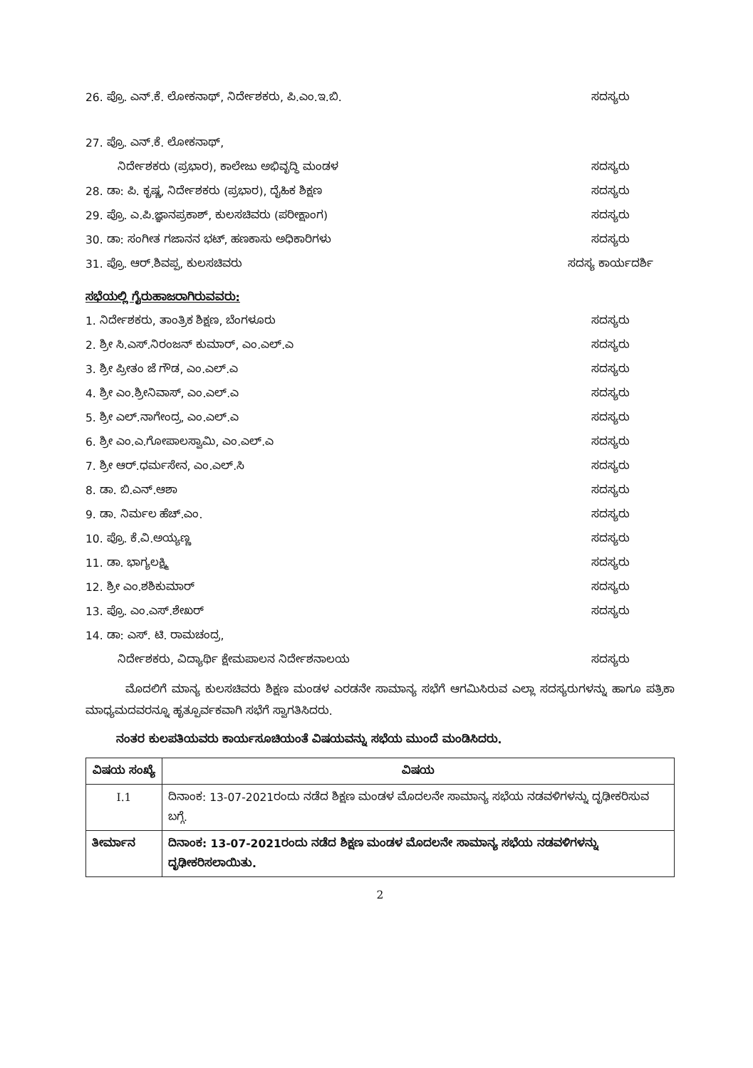26. ಪ್ರೊ. ಎನ್.ಕೆ. ಲೋಕನಾಥ್, ನಿರ್ದೇಶಕರು, ಪಿ.ಎಂ.ಇ.ಬಿ. ಸದಸ್ಯರು
27. ಪ್ರೊ. ಎನ್.ಕೆ. ಲೋಕನಾಥ್,
ನಿರ್ದೇಶಕರು (ಪ್ರಭಾರ), ಕಾಲೇಜು ಅಭಿವೃದ್ಧಿ ಮಂಡಳ ಸದಸ್ಯರು
28. ಡಾ: ಪಿ. ಕೃಷ್ಣ, ನಿರ್ದೇಶಕರು (ಪ್ರಭಾರ), ದೈಹಿಕ ಶಿಕ್ಷಣ ಸದಸ್ಯರು
29. ಪ್ರೊ. ಎ.ಪಿ.ಜ್ಞಾನಪ್ರಕಾಶ್, ಕುಲಸಚಿವರು (ಪರೀಕ್ಷಾಂಗ) ಸದಸ್ಯರು
30. ಡಾ: ಸಂಗೀತ ಗಜಾನನ ಭಟ್, ಹಣಕಾಸು ಅಧಿಕಾರಿಗಳು ಸದಸ್ಯರು
31. ಪ್ರೊ. ಆರ್.ಶಿವಪ್ಪ, ಕುಲಸಚಿವರು ಸದಸ್ಯ ಕಾರ್ಯದರ್ಶಿ
ಸಭೆಯಲ್ಲಿ ಗೈರುಹಾಜರಾಗಿರುವವರು:
1. ನಿರ್ದೇಶಕರು, ತಾಂತ್ರಿಕ ಶಿಕ್ಷಣ, ಬೆಂಗಳೂರು ಸದಸ್ಯರು
2. ಶ್ರೀ ಸಿ.ಎಸ್.ನಿರಂಜನ್ ಕುಮಾರ್, ಎಂ.ಎಲ್.ಎ ಸದಸ್ಯರು
3. ಶ್ರೀ ಪ್ರೀತಂ ಜೆ ಗೌಡ, ಎಂ.ಎಲ್.ಎ ಸದಸ್ಯರು
4. ಶ್ರೀ ಎಂ.ಶ್ರೀನಿವಾಸ್, ಎಂ.ಎಲ್.ಎ ಸದಸ್ಯರು
5. ಶ್ರೀ ಎಲ್.ನಾಗೇಂದ್ರ, ಎಂ.ಎಲ್.ಎ ಸದಸ್ಯರು
6. ಶ್ರೀ ಎಂ.ಎ.ಗೋಪಾಲಸ್ವಾಮಿ, ಎಂ.ಎಲ್.ಎ ಸದಸ್ಯರು
7. ಶ್ರೀ ಆರ್.ಧರ್ಮಸೇನ, ಎಂ.ಎಲ್.ಸಿ ಸದಸ್ಯರು
8. ಡಾ. ಬಿ.ಎನ್.ಆಶಾ ಸದಸ್ಯರು
9. ಡಾ. ನಿರ್ಮಲ ಹೆಚ್.ಎಂ. ಸದಸ್ಯರು
10. ಪ್ರೊ. ಕೆ.ವಿ.ಅಯ್ಯಣ್ಣ ಸದಸ್ಯರು
11. ಡಾ. ಭಾಗ್ಯಲಕ್ಷ್ಮಿ ಸದಸ್ಯರು
12. ಶ್ರೀ ಎಂ.ಶಶಿಕುಮಾರ್ ಸದಸ್ಯರು
13. ಪ್ರೊ. ಎಂ.ಎಸ್.ಶೇಖರ್ ಸದಸ್ಯರು
14. ಡಾ: ಎಸ್. ಟಿ. ರಾಮಚಂದ್ರ,
ನಿರ್ದೇಶಕರು, ವಿದ್ಯಾರ್ಥಿ ಕ್ಷೇಮಪಾಲನ ನಿರ್ದೇಶನಾಲಯ ಸದಸ್ಯರು
ಮೊದಲಿಗೆ ಮಾನ್ಯ ಕುಲಸಚಿವರು ಶಿಕ್ಷಣ ಮಂಡಳ ಎರಡನೇ ಸಾಮಾನ್ಯ ಸಭೆಗೆ ಆಗಮಿಸಿರುವ ಎಲ್ಲಾ ಸದಸ್ಯರುಗಳನ್ನು ಹಾಗೂ ಪತ್ರಿಕಾ ಮಾಧ್ಯಮದವರನ್ನೂ ಹೃತ್ಪೂರ್ವಕವಾಗಿ ಸಭೆಗೆ ಸ್ವಾಗತಿಸಿದರು.
ನಂತರ ಕುಲಪತಿಯವರು ಕಾರ್ಯಸೂಚಿಯಂತೆ ವಿಷಯವನ್ನು ಸಭೆಯ ಮುಂದೆ ಮಂಡಿಸಿದರು.
| ವಿಷಯ ಸಂಖ್ಯೆ | ವಿಷಯ |
| I.1 | ದಿನಾಂಕ: 13-07-2021ರಂದು ನಡೆದ ಶಿಕ್ಷಣ ಮಂಡಳ ಮೊದಲನೇ ಸಾಮಾನ್ಯ ಸಭೆಯ ನಡವಳಿಗಳನ್ನು ದೃಢೀಕರಿಸುವ ಬಗ್ಗೆ. |
| ತೀರ್ಮಾನ | ದಿನಾಂಕ: 13-07-2021ರಂದು ನಡೆದ ಶಿಕ್ಷಣ ಮಂಡಳ ಮೊದಲನೇ ಸಾಮಾನ್ಯ ಸಭೆಯ ನಡವಳಿಗಳನ್ನು ದೃಢೀಕರಿಸಲಾಯಿತು. |
2